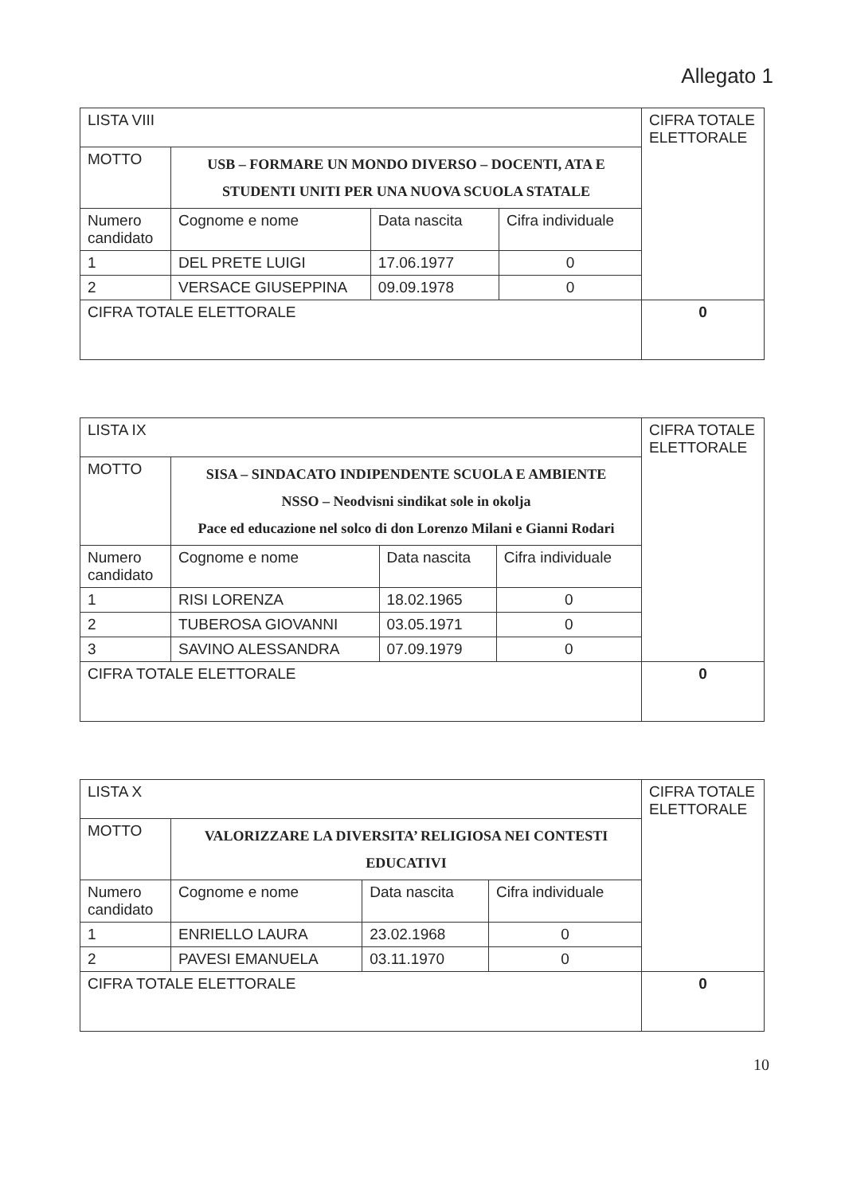Allegato 1
| LISTA VIII | | | | CIFRA TOTALE ELETTORALE |
| MOTTO | USB – FORMARE UN MONDO DIVERSO – DOCENTI, ATA E STUDENTI UNITI PER UNA NUOVA SCUOLA STATALE | | | |
| Numero candidato | Cognome e nome | Data nascita | Cifra individuale | |
| 1 | DEL PRETE LUIGI | 17.06.1977 | 0 | |
| 2 | VERSACE GIUSEPPINA | 09.09.1978 | 0 | |
| CIFRA TOTALE ELETTORALE | | | | 0 |
| LISTA IX | | | | CIFRA TOTALE ELETTORALE |
| MOTTO | SISA – SINDACATO INDIPENDENTE SCUOLA E AMBIENTE NSSO – Neodvisni sindikat sole in okolja Pace ed educazione nel solco di don Lorenzo Milani e Gianni Rodari | | | |
| Numero candidato | Cognome e nome | Data nascita | Cifra individuale | |
| 1 | RISI LORENZA | 18.02.1965 | 0 | |
| 2 | TUBEROSA GIOVANNI | 03.05.1971 | 0 | |
| 3 | SAVINO ALESSANDRA | 07.09.1979 | 0 | |
| CIFRA TOTALE ELETTORALE | | | | 0 |
| LISTA X | | | | CIFRA TOTALE ELETTORALE |
| MOTTO | VALORIZZARE LA DIVERSITA’ RELIGIOSA NEI CONTESTI EDUCATIVI | | | |
| Numero candidato | Cognome e nome | Data nascita | Cifra individuale | |
| 1 | ENRIELLO LAURA | 23.02.1968 | 0 | |
| 2 | PAVESI EMANUELA | 03.11.1970 | 0 | |
| CIFRA TOTALE ELETTORALE | | | | 0 |
10